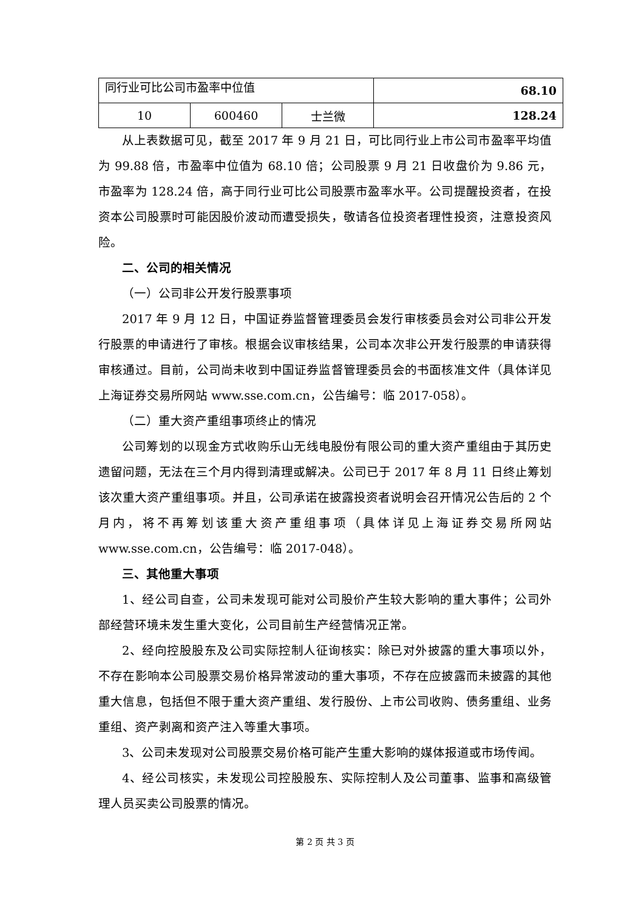| 同行业可比公司市盈率中位值 | | | 68.10 |
| 10 | 600460 | 士兰微 | 128.24 |
从上表数据可见，截至 2017 年 9 月 21 日，可比同行业上市公司市盈率平均值为 99.88 倍，市盈率中位值为 68.10 倍；公司股票 9 月 21 日收盘价为 9.86 元，市盈率为 128.24 倍，高于同行业可比公司股票市盈率水平。公司提醒投资者，在投资本公司股票时可能因股价波动而遭受损失，敬请各位投资者理性投资，注意投资风险。
二、公司的相关情况
（一）公司非公开发行股票事项
2017 年 9 月 12 日，中国证券监督管理委员会发行审核委员会对公司非公开发行股票的申请进行了审核。根据会议审核结果，公司本次非公开发行股票的申请获得审核通过。目前，公司尚未收到中国证券监督管理委员会的书面核准文件（具体详见上海证券交易所网站 www.sse.com.cn，公告编号：临 2017-058）。
（二）重大资产重组事项终止的情况
公司筹划的以现金方式收购乐山无线电股份有限公司的重大资产重组由于其历史遗留问题，无法在三个月内得到清理或解决。公司已于 2017 年 8 月 11 日终止筹划该次重大资产重组事项。并且，公司承诺在披露投资者说明会召开情况公告后的 2 个月内，将不再筹划该重大资产重组事项（具体详见上海证券交易所网站 www.sse.com.cn，公告编号：临 2017-048）。
三、其他重大事项
1、经公司自查，公司未发现可能对公司股价产生较大影响的重大事件；公司外部经营环境未发生重大变化，公司目前生产经营情况正常。
2、经向控股股东及公司实际控制人征询核实：除已对外披露的重大事项以外，不存在影响本公司股票交易价格异常波动的重大事项，不存在应披露而未披露的其他重大信息，包括但不限于重大资产重组、发行股份、上市公司收购、债务重组、业务重组、资产剥离和资产注入等重大事项。
3、公司未发现对公司股票交易价格可能产生重大影响的媒体报道或市场传闻。
4、经公司核实，未发现公司控股股东、实际控制人及公司董事、监事和高级管理人员买卖公司股票的情况。
第 2 页 共 3 页